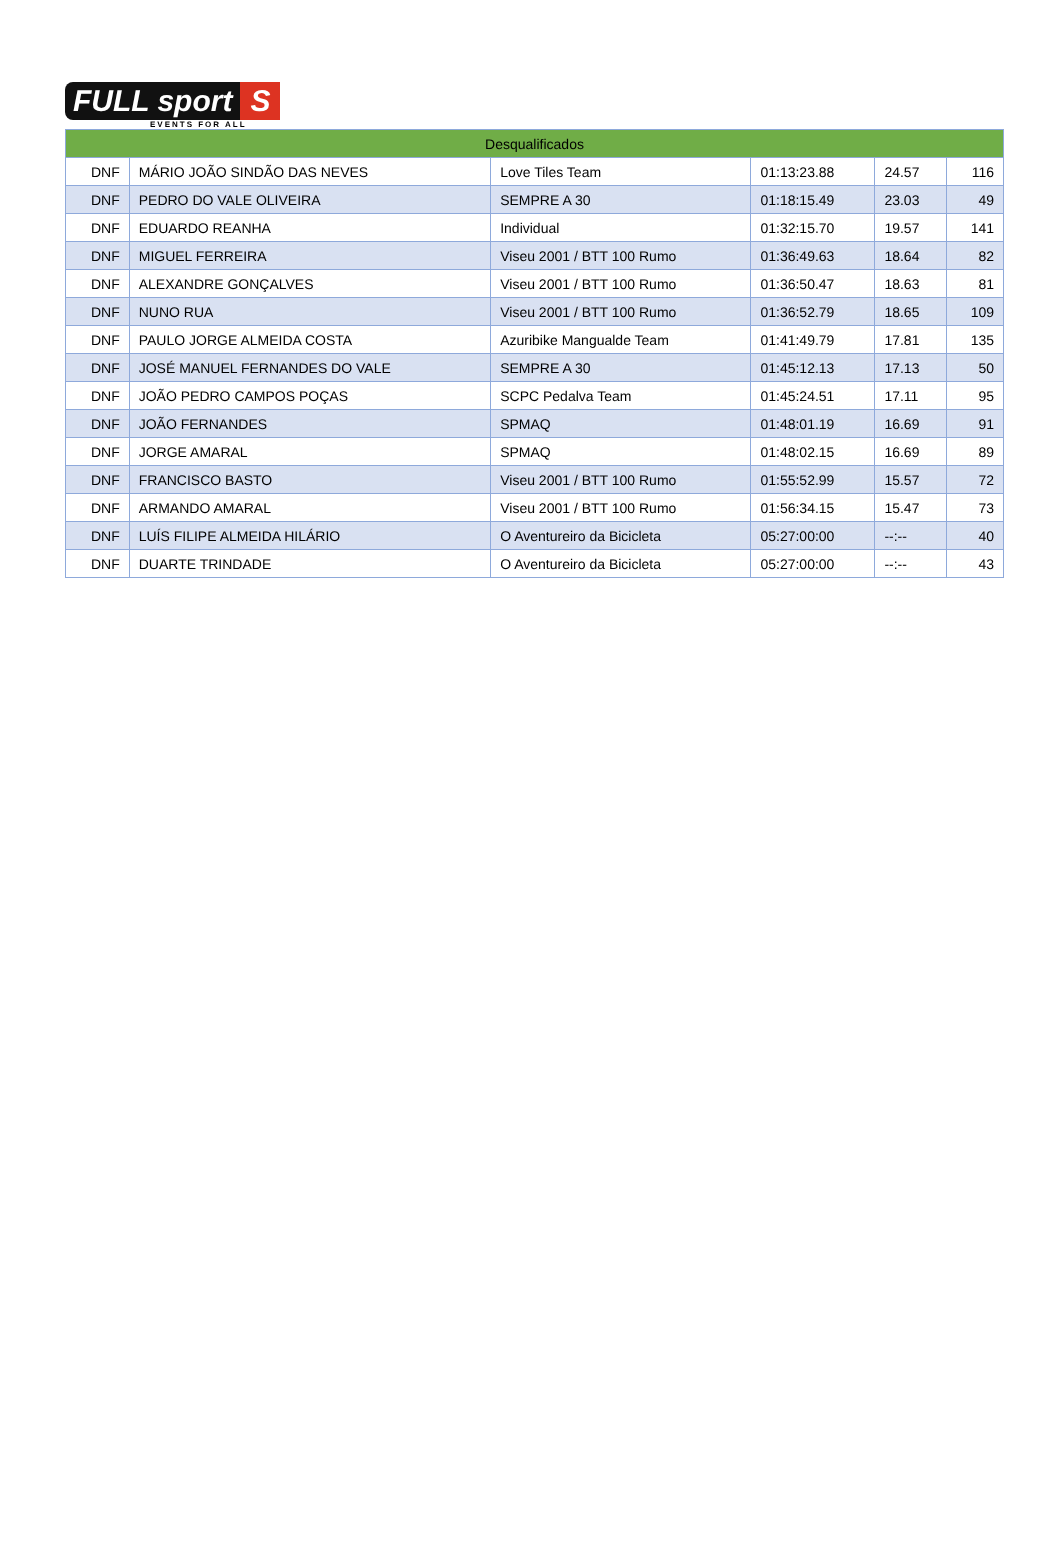FULL sport S
EVENTS FOR ALL
| Desqualificados | | | | | |
| --- | --- | --- | --- | --- | --- |
| DNF | MÁRIO JOÃO SINDÃO DAS NEVES | Love Tiles Team | 01:13:23.88 | 24.57 | 116 |
| DNF | PEDRO DO VALE OLIVEIRA | SEMPRE A 30 | 01:18:15.49 | 23.03 | 49 |
| DNF | EDUARDO REANHA | Individual | 01:32:15.70 | 19.57 | 141 |
| DNF | MIGUEL FERREIRA | Viseu 2001 / BTT 100 Rumo | 01:36:49.63 | 18.64 | 82 |
| DNF | ALEXANDRE GONÇALVES | Viseu 2001 / BTT 100 Rumo | 01:36:50.47 | 18.63 | 81 |
| DNF | NUNO RUA | Viseu 2001 / BTT 100 Rumo | 01:36:52.79 | 18.65 | 109 |
| DNF | PAULO JORGE ALMEIDA COSTA | Azuribike Mangualde Team | 01:41:49.79 | 17.81 | 135 |
| DNF | JOSÉ MANUEL FERNANDES DO VALE | SEMPRE A 30 | 01:45:12.13 | 17.13 | 50 |
| DNF | JOÃO PEDRO CAMPOS POÇAS | SCPC Pedalva Team | 01:45:24.51 | 17.11 | 95 |
| DNF | JOÃO FERNANDES | SPMAQ | 01:48:01.19 | 16.69 | 91 |
| DNF | JORGE AMARAL | SPMAQ | 01:48:02.15 | 16.69 | 89 |
| DNF | FRANCISCO BASTO | Viseu 2001 / BTT 100 Rumo | 01:55:52.99 | 15.57 | 72 |
| DNF | ARMANDO AMARAL | Viseu 2001 / BTT 100 Rumo | 01:56:34.15 | 15.47 | 73 |
| DNF | LUÍS FILIPE ALMEIDA HILÁRIO | O Aventureiro da Bicicleta | 05:27:00:00 | --:-- | 40 |
| DNF | DUARTE TRINDADE | O Aventureiro da Bicicleta | 05:27:00:00 | --:-- | 43 |